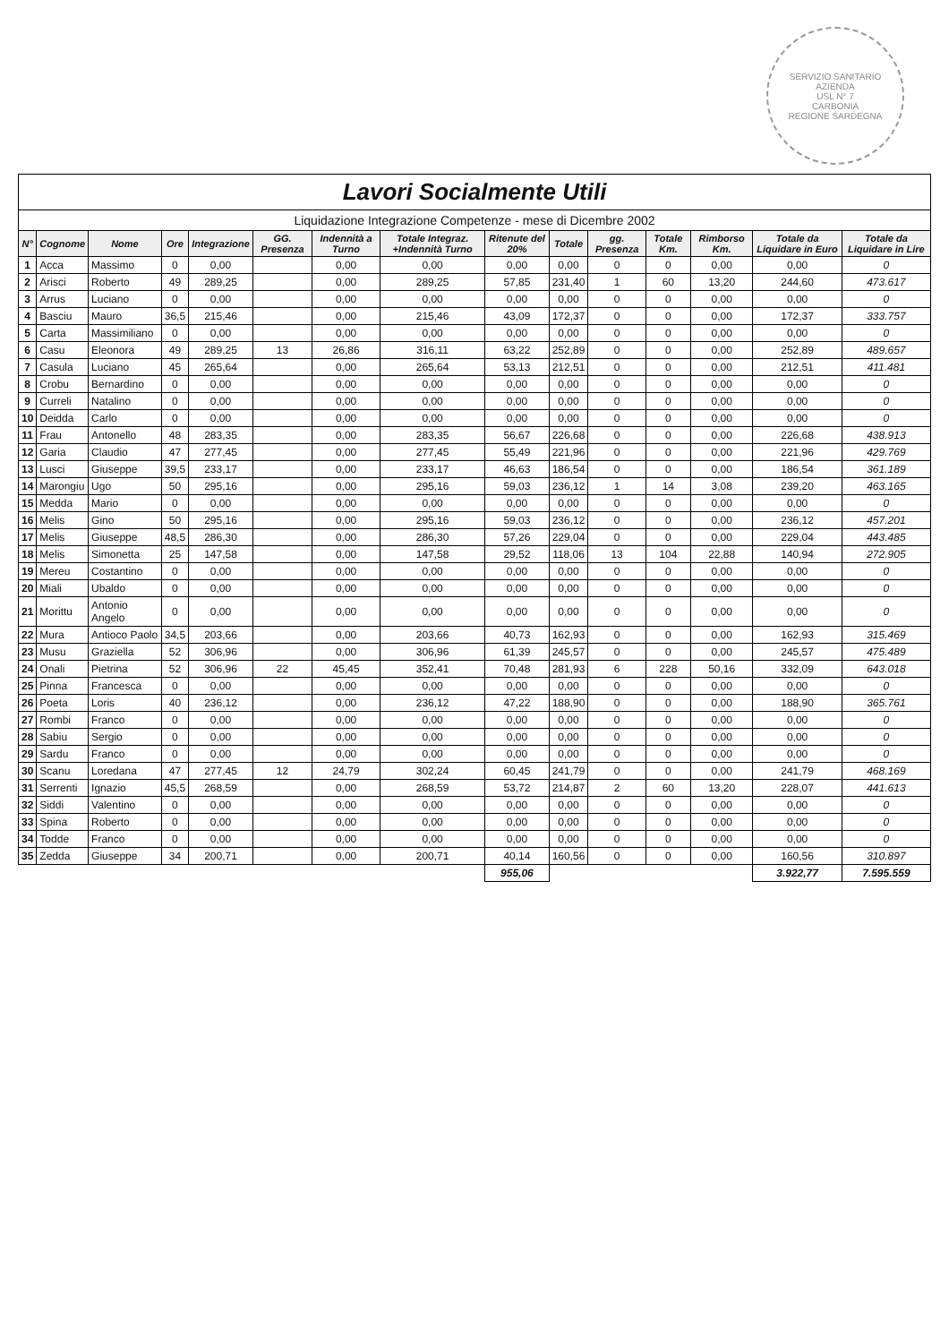SERVIZIO SANITARIO
AZIENDA
USL N° 7
CARBONIA
REGIONE SARDEGNA
Lavori Socialmente Utili
Liquidazione Integrazione Competenze - mese di Dicembre 2002
| N° | Cognome | Nome | Ore | Integrazione | GG. Presenza | Indennità a Turno | Totale Integraz. +Indennità Turno | Ritenute del 20% | Totale | gg. Presenza | Totale Km. | Rimborso Km. | Totale da Liquidare in Euro | Totale da Liquidare in Lire |
| --- | --- | --- | --- | --- | --- | --- | --- | --- | --- | --- | --- | --- | --- | --- |
| 1 | Acca | Massimo | 0 | 0,00 | | 0,00 | 0,00 | 0,00 | 0,00 | 0 | 0 | 0,00 | 0,00 | 0 |
| 2 | Arisci | Roberto | 49 | 289,25 | | 0,00 | 289,25 | 57,85 | 231,40 | 1 | 60 | 13,20 | 244,60 | 473.617 |
| 3 | Arrus | Luciano | 0 | 0,00 | | 0,00 | 0,00 | 0,00 | 0,00 | 0 | 0 | 0,00 | 0,00 | 0 |
| 4 | Basciu | Mauro | 36,5 | 215,46 | | 0,00 | 215,46 | 43,09 | 172,37 | 0 | 0 | 0,00 | 172,37 | 333.757 |
| 5 | Carta | Massimiliano | 0 | 0,00 | | 0,00 | 0,00 | 0,00 | 0,00 | 0 | 0 | 0,00 | 0,00 | 0 |
| 6 | Casu | Eleonora | 49 | 289,25 | 13 | 26,86 | 316,11 | 63,22 | 252,89 | 0 | 0 | 0,00 | 252,89 | 489.657 |
| 7 | Casula | Luciano | 45 | 265,64 | | 0,00 | 265,64 | 53,13 | 212,51 | 0 | 0 | 0,00 | 212,51 | 411.481 |
| 8 | Crobu | Bernardino | 0 | 0,00 | | 0,00 | 0,00 | 0,00 | 0,00 | 0 | 0 | 0,00 | 0,00 | 0 |
| 9 | Curreli | Natalino | 0 | 0,00 | | 0,00 | 0,00 | 0,00 | 0,00 | 0 | 0 | 0,00 | 0,00 | 0 |
| 10 | Deidda | Carlo | 0 | 0,00 | | 0,00 | 0,00 | 0,00 | 0,00 | 0 | 0 | 0,00 | 0,00 | 0 |
| 11 | Frau | Antonello | 48 | 283,35 | | 0,00 | 283,35 | 56,67 | 226,68 | 0 | 0 | 0,00 | 226,68 | 438.913 |
| 12 | Garia | Claudio | 47 | 277,45 | | 0,00 | 277,45 | 55,49 | 221,96 | 0 | 0 | 0,00 | 221,96 | 429.769 |
| 13 | Lusci | Giuseppe | 39,5 | 233,17 | | 0,00 | 233,17 | 46,63 | 186,54 | 0 | 0 | 0,00 | 186,54 | 361.189 |
| 14 | Marongiu | Ugo | 50 | 295,16 | | 0,00 | 295,16 | 59,03 | 236,12 | 1 | 14 | 3,08 | 239,20 | 463.165 |
| 15 | Medda | Mario | 0 | 0,00 | | 0,00 | 0,00 | 0,00 | 0,00 | 0 | 0 | 0,00 | 0,00 | 0 |
| 16 | Melis | Gino | 50 | 295,16 | | 0,00 | 295,16 | 59,03 | 236,12 | 0 | 0 | 0,00 | 236,12 | 457.201 |
| 17 | Melis | Giuseppe | 48,5 | 286,30 | | 0,00 | 286,30 | 57,26 | 229,04 | 0 | 0 | 0,00 | 229,04 | 443.485 |
| 18 | Melis | Simonetta | 25 | 147,58 | | 0,00 | 147,58 | 29,52 | 118,06 | 13 | 104 | 22,88 | 140,94 | 272.905 |
| 19 | Mereu | Costantino | 0 | 0,00 | | 0,00 | 0,00 | 0,00 | 0,00 | 0 | 0 | 0,00 | 0,00 | 0 |
| 20 | Miali | Ubaldo | 0 | 0,00 | | 0,00 | 0,00 | 0,00 | 0,00 | 0 | 0 | 0,00 | 0,00 | 0 |
| 21 | Morittu | Antonio Angelo | 0 | 0,00 | | 0,00 | 0,00 | 0,00 | 0,00 | 0 | 0 | 0,00 | 0,00 | 0 |
| 22 | Mura | Antioco Paolo | 34,5 | 203,66 | | 0,00 | 203,66 | 40,73 | 162,93 | 0 | 0 | 0,00 | 162,93 | 315.469 |
| 23 | Musu | Graziella | 52 | 306,96 | | 0,00 | 306,96 | 61,39 | 245,57 | 0 | 0 | 0,00 | 245,57 | 475.489 |
| 24 | Onali | Pietrina | 52 | 306,96 | 22 | 45,45 | 352,41 | 70,48 | 281,93 | 6 | 228 | 50,16 | 332,09 | 643.018 |
| 25 | Pinna | Francesca | 0 | 0,00 | | 0,00 | 0,00 | 0,00 | 0,00 | 0 | 0 | 0,00 | 0,00 | 0 |
| 26 | Poeta | Loris | 40 | 236,12 | | 0,00 | 236,12 | 47,22 | 188,90 | 0 | 0 | 0,00 | 188,90 | 365.761 |
| 27 | Rombi | Franco | 0 | 0,00 | | 0,00 | 0,00 | 0,00 | 0,00 | 0 | 0 | 0,00 | 0,00 | 0 |
| 28 | Sabiu | Sergio | 0 | 0,00 | | 0,00 | 0,00 | 0,00 | 0,00 | 0 | 0 | 0,00 | 0,00 | 0 |
| 29 | Sardu | Franco | 0 | 0,00 | | 0,00 | 0,00 | 0,00 | 0,00 | 0 | 0 | 0,00 | 0,00 | 0 |
| 30 | Scanu | Loredana | 47 | 277,45 | 12 | 24,79 | 302,24 | 60,45 | 241,79 | 0 | 0 | 0,00 | 241,79 | 468.169 |
| 31 | Serrenti | Ignazio | 45,5 | 268,59 | | 0,00 | 268,59 | 53,72 | 214,87 | 2 | 60 | 13,20 | 228,07 | 441.613 |
| 32 | Siddi | Valentino | 0 | 0,00 | | 0,00 | 0,00 | 0,00 | 0,00 | 0 | 0 | 0,00 | 0,00 | 0 |
| 33 | Spina | Roberto | 0 | 0,00 | | 0,00 | 0,00 | 0,00 | 0,00 | 0 | 0 | 0,00 | 0,00 | 0 |
| 34 | Todde | Franco | 0 | 0,00 | | 0,00 | 0,00 | 0,00 | 0,00 | 0 | 0 | 0,00 | 0,00 | 0 |
| 35 | Zedda | Giuseppe | 34 | 200,71 | | 0,00 | 200,71 | 40,14 | 160,56 | 0 | 0 | 0,00 | 160,56 | 310.897 |
| | | | | | | | | 955,06 | | | | | 3.922,77 | 7.595.559 |